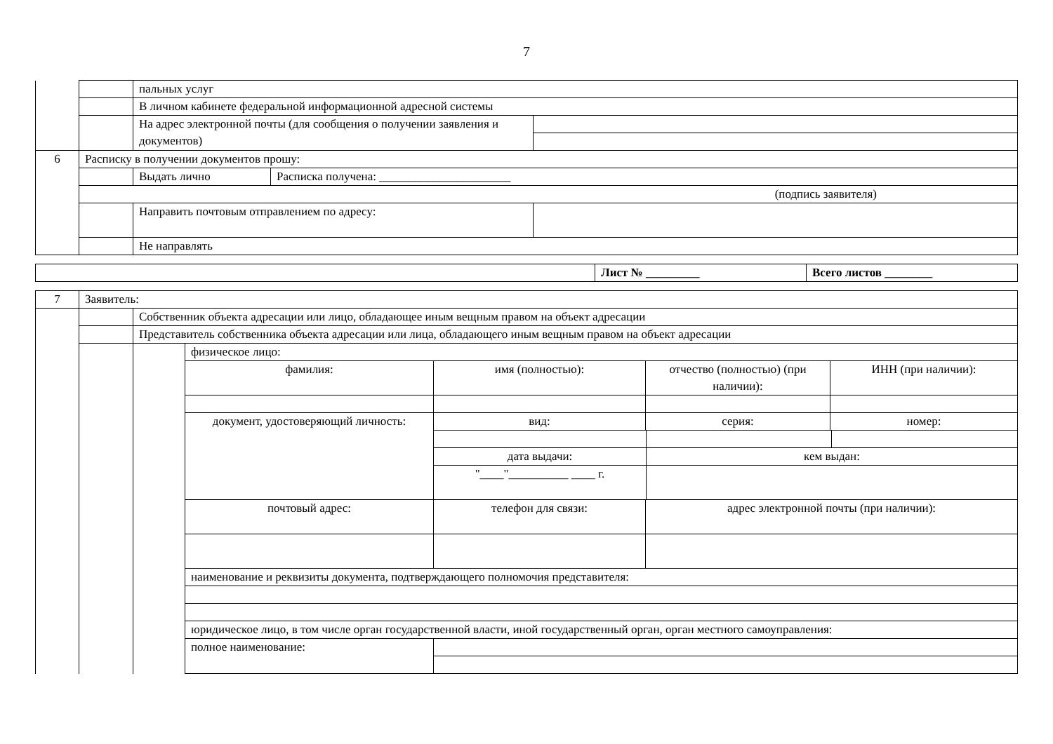7
| | | пальных услуг | | |
| | | В личном кабинете федеральной информационной адресной системы | | |
| | | На адрес электронной почты (для сообщения о получении заявления и документов) | | |
| 6 | Расписку в получении документов прошу: | | | |
| | | Выдать лично | Расписка получена: ______________________ | |
| | (подпись заявителя) | | | |
| | | Направить почтовым отправлением по адресу: | | |
| | | Не направлять | | |
| | Лист № _________ | Всего листов ________ |
| 7 | Заявитель: | | | | | |
| | | Собственник объекта адресации или лицо, обладающее иным вещным правом на объект адресации | | | | |
| | | Представитель собственника объекта адресации или лица, обладающего иным вещным правом на объект адресации | | | | |
| | | | физическое лицо: | | | |
| | | | фамилия: | имя (полностью): | отчество (полностью) (при наличии): | ИНН (при наличии): |
| | | | документ, удостоверяющий личность: | вид: | серия: | номер: |
| | | | | / дата выдачи: / кем выдан: / / / "____"__________ ____ г. / / / | | |
| | | | почтовый адрес: | телефон для связи: | адрес электронной почты (при наличии): | |
| | | | наименование и реквизиты документа, подтверждающего полномочия представителя: | | | |
| | | | юридическое лицо, в том числе орган государственной власти, иной государственный орган, орган местного самоуправления: | | | |
| | | | полное наименование: | | | |